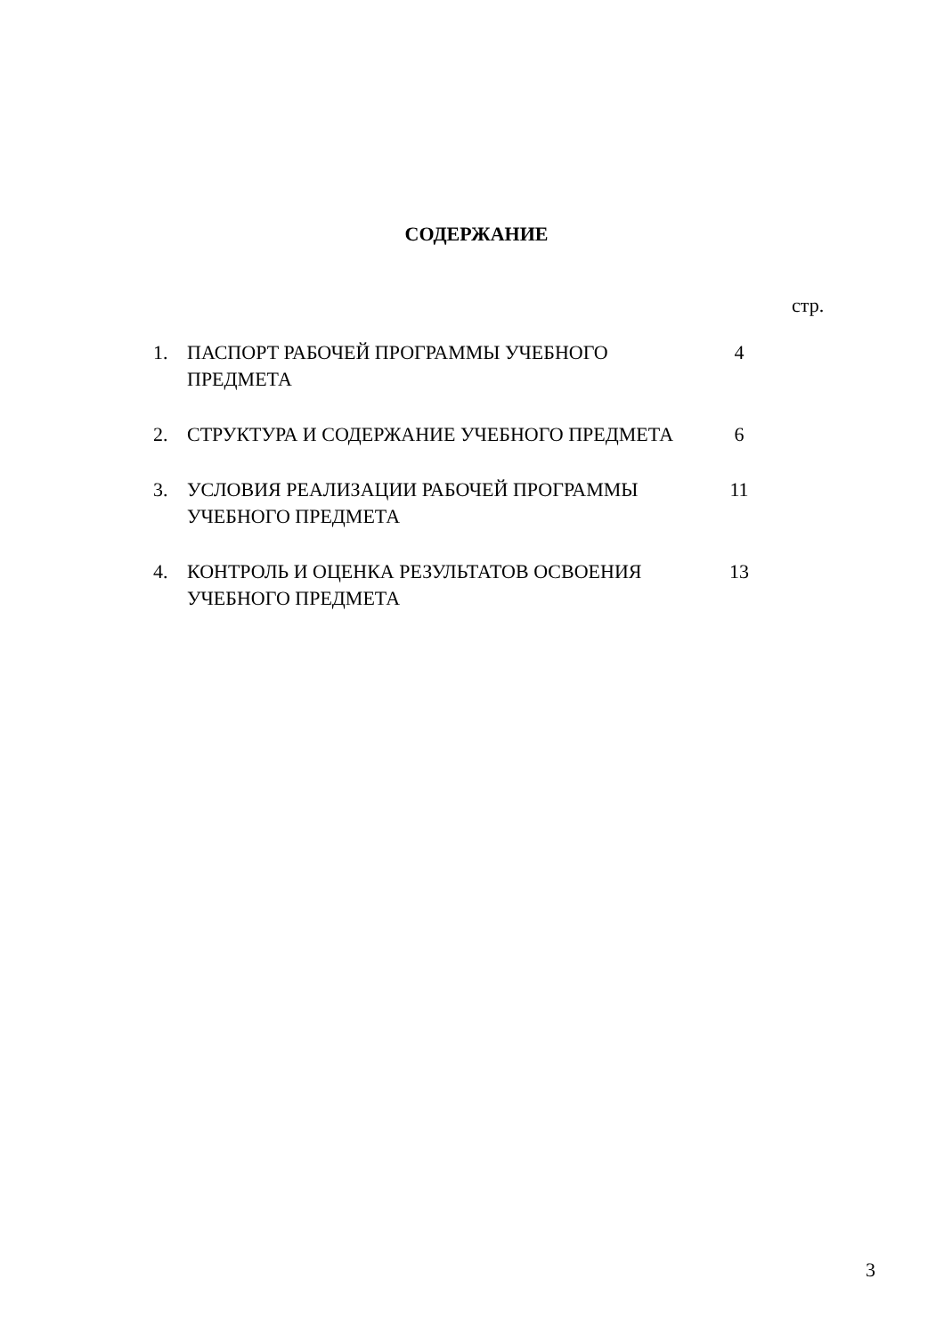СОДЕРЖАНИЕ
стр.
1. ПАСПОРТ РАБОЧЕЙ ПРОГРАММЫ УЧЕБНОГО ПРЕДМЕТА 4
2. СТРУКТУРА И СОДЕРЖАНИЕ УЧЕБНОГО ПРЕДМЕТА 6
3. УСЛОВИЯ РЕАЛИЗАЦИИ РАБОЧЕЙ ПРОГРАММЫ УЧЕБНОГО ПРЕДМЕТА
11
4. КОНТРОЛЬ И ОЦЕНКА РЕЗУЛЬТАТОВ ОСВОЕНИЯ УЧЕБНОГО ПРЕДМЕТА
13
3